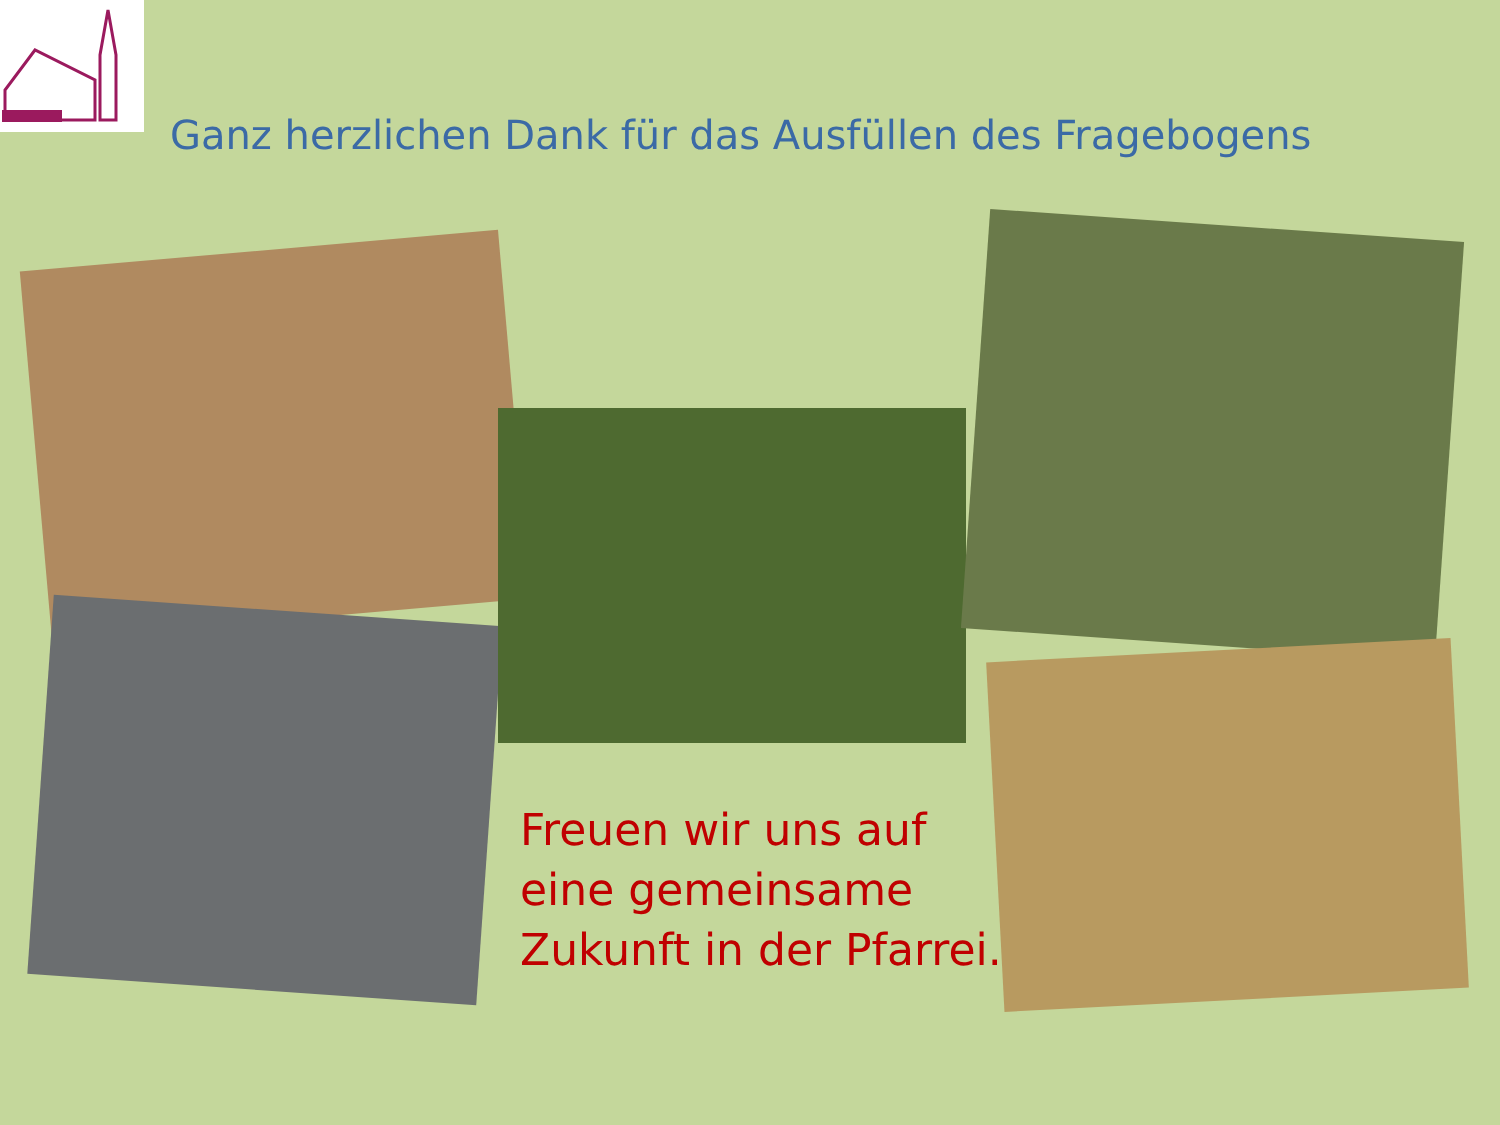Ganz herzlichen Dank für das Ausfüllen des Fragebogens
Freuen wir uns auf
eine gemeinsame
Zukunft in der Pfarrei.